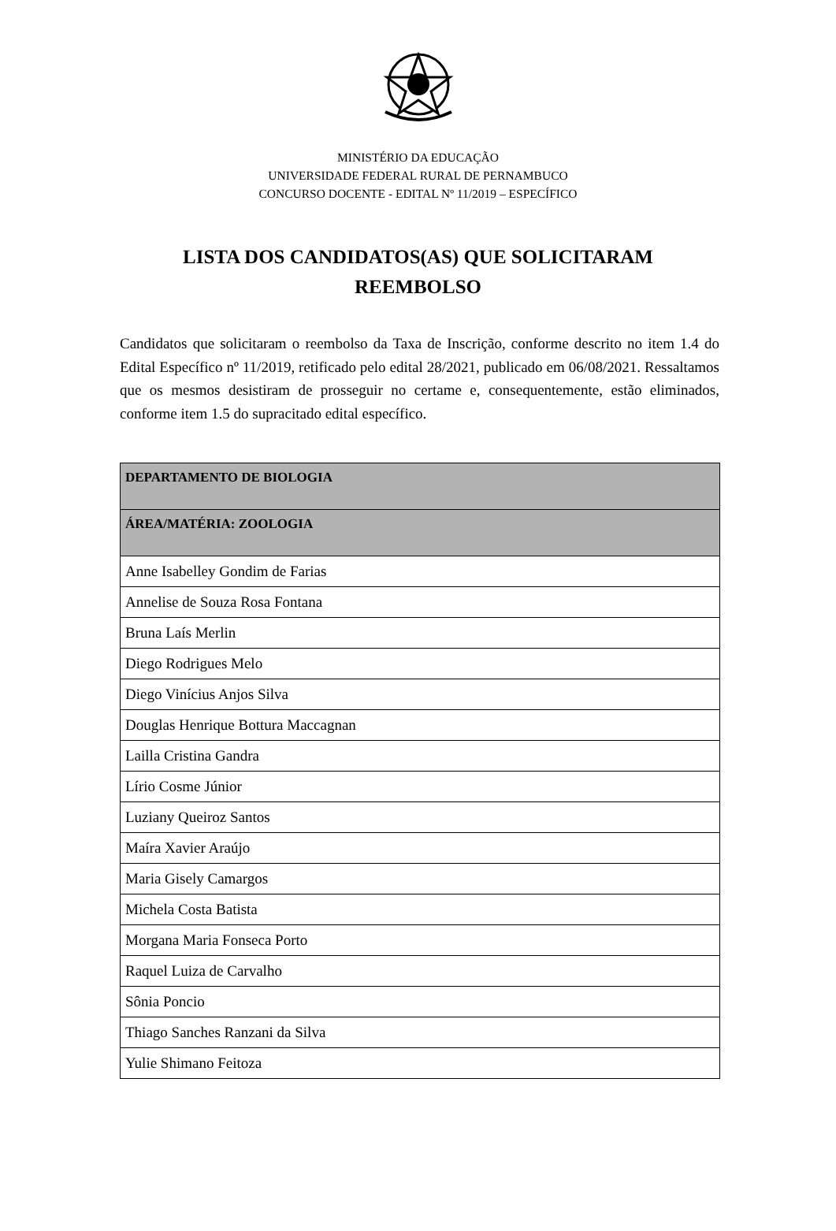MINISTÉRIO DA EDUCAÇÃO
UNIVERSIDADE FEDERAL RURAL DE PERNAMBUCO
CONCURSO DOCENTE - EDITAL Nº 11/2019 – ESPECÍFICO
LISTA DOS CANDIDATOS(AS) QUE SOLICITARAM REEMBOLSO
Candidatos que solicitaram o reembolso da Taxa de Inscrição, conforme descrito no item 1.4 do Edital Específico nº 11/2019, retificado pelo edital 28/2021, publicado em 06/08/2021. Ressaltamos que os mesmos desistiram de prosseguir no certame e, consequentemente, estão eliminados, conforme item 1.5 do supracitado edital específico.
| DEPARTAMENTO DE BIOLOGIA |
| --- |
| ÁREA/MATÉRIA: ZOOLOGIA |
| Anne Isabelley Gondim de Farias |
| Annelise de Souza Rosa Fontana |
| Bruna Laís Merlin |
| Diego Rodrigues Melo |
| Diego Vinícius Anjos Silva |
| Douglas Henrique Bottura Maccagnan |
| Lailla Cristina Gandra |
| Lírio Cosme Júnior |
| Luziany Queiroz Santos |
| Maíra Xavier Araújo |
| Maria Gisely Camargos |
| Michela Costa Batista |
| Morgana Maria Fonseca Porto |
| Raquel Luiza de Carvalho |
| Sônia Poncio |
| Thiago Sanches Ranzani da Silva |
| Yulie Shimano Feitoza |